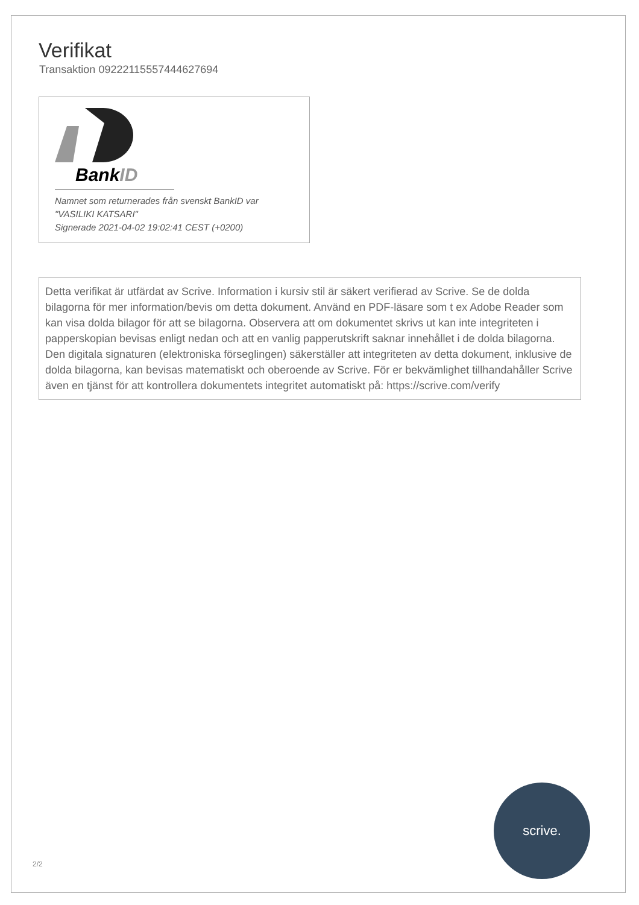Verifikat
Transaktion 09222115557444627694
BankID
Namnet som returnerades från svenskt BankID var
"VASILIKI KATSARI"
Signerade 2021-04-02 19:02:41 CEST (+0200)
Detta verifikat är utfärdat av Scrive. Information i kursiv stil är säkert verifierad av Scrive. Se de dolda bilagorna för mer information/bevis om detta dokument. Använd en PDF-läsare som t ex Adobe Reader som kan visa dolda bilagor för att se bilagorna. Observera att om dokumentet skrivs ut kan inte integriteten i papperskopian bevisas enligt nedan och att en vanlig papperutskrift saknar innehållet i de dolda bilagorna. Den digitala signaturen (elektroniska förseglingen) säkerställer att integriteten av detta dokument, inklusive de dolda bilagorna, kan bevisas matematiskt och oberoende av Scrive. För er bekvämlighet tillhandahåller Scrive även en tjänst för att kontrollera dokumentets integritet automatiskt på: https://scrive.com/verify
2/2 scrive.